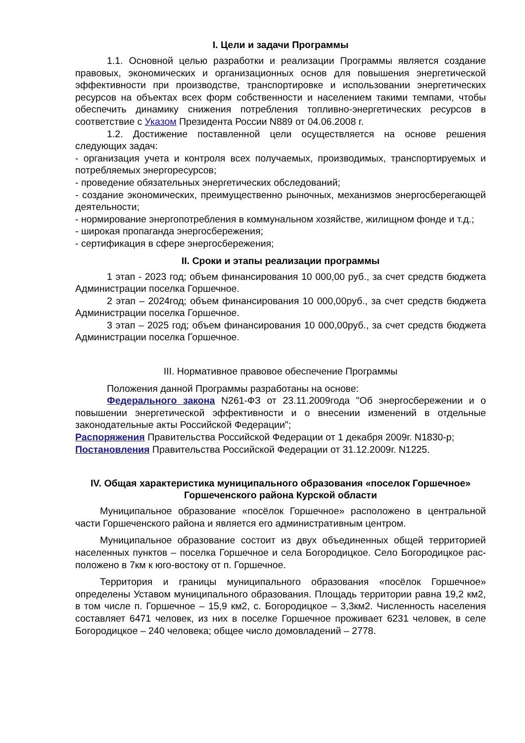I. Цели и задачи Программы
1.1. Основной целью разработки и реализации Программы является создание правовых, экономических и организационных основ для повышения энергетической эффективности при производстве, транспортировке и использовании энергетических ресурсов на объектах всех форм собственности и населением такими темпами, чтобы обеспечить динамику снижения потребления топливно-энергетических ресурсов в соответствие с Указом Президента России N889 от 04.06.2008 г.
1.2. Достижение поставленной цели осуществляется на основе решения следующих задач:
- организация учета и контроля всех получаемых, производимых, транспортируемых и потребляемых энергоресурсов;
- проведение обязательных энергетических обследований;
- создание экономических, преимущественно рыночных, механизмов энергосберегающей деятельности;
- нормирование энергопотребления в коммунальном хозяйстве, жилищном фонде и т.д.;
- широкая пропаганда энергосбережения;
- сертификация в сфере энергосбережения;
II. Сроки и этапы реализации программы
1 этап - 2023 год; объем финансирования 10 000,00 руб., за счет средств бюджета Администрации поселка Горшечное.
2 этап – 2024год; объем финансирования 10 000,00руб., за счет средств бюджета Администрации поселка Горшечное.
3 этап – 2025 год; объем финансирования 10 000,00руб., за счет средств бюджета Администрации поселка Горшечное.
III. Нормативное правовое обеспечение Программы
Положения данной Программы разработаны на основе:
Федерального закона N261-ФЗ от 23.11.2009года "Об энергосбережении и о повышении энергетической эффективности и о внесении изменений в отдельные законодательные акты Российской Федерации";
Распоряжения Правительства Российской Федерации от 1 декабря 2009г. N1830-р;
Постановления Правительства Российской Федерации от 31.12.2009г. N1225.
IV. Общая характеристика муниципального образования «поселок Горшечное» Горшеченского района Курской области
Муниципальное образование «посёлок Горшечное» расположено в центральной части Горшеченского района и является его административным центром.
Муниципальное образование состоит из двух объединенных общей территорией населенных пунктов – поселка Горшечное и села Богородицкое. Село Богородицкое рас-положено в 7км к юго-востоку от п. Горшечное.
Территория и границы муниципального образования «посёлок Горшечное» определены Уставом муниципального образования. Площадь территории равна 19,2 км2, в том числе п. Горшечное – 15,9 км2, с. Богородицкое – 3,3км2. Численность населения составляет 6471 человек, из них в поселке Горшечное проживает 6231 человек, в селе Богородицкое – 240 человека; общее число домовладений – 2778.